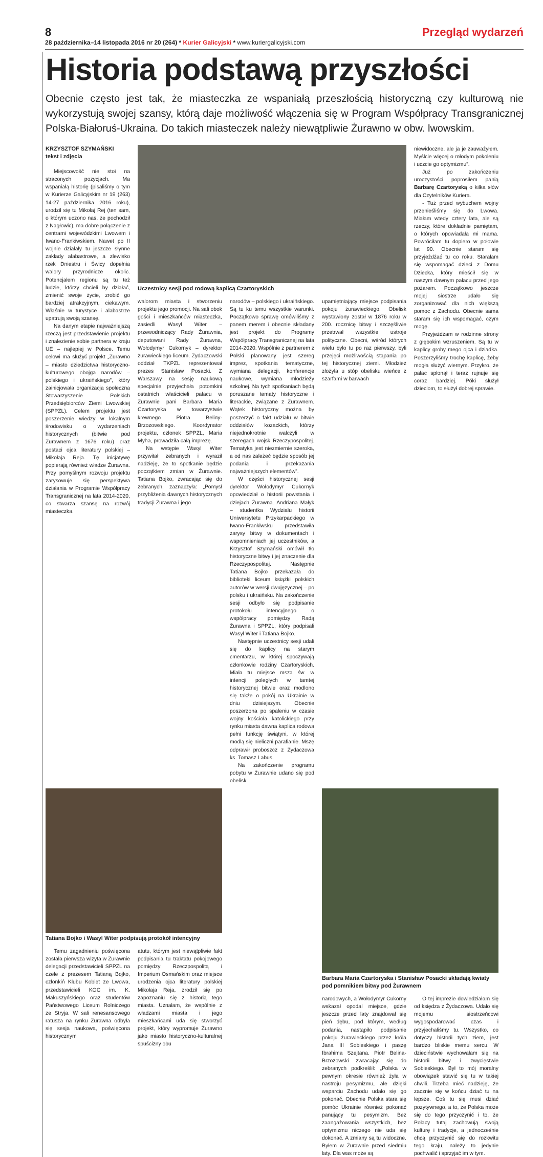8
Przegląd wydarzeń
28 października–14 listopada 2016 nr 20 (264) * Kurier Galicyjski * www.kuriergalicyjski.com
Historia podstawą przyszłości
Obecnie często jest tak, że miasteczka ze wspaniałą przeszłością historyczną czy kulturową nie wykorzystują swojej szansy, którą daje możliwość włączenia się w Program Współpracy Transgranicznej Polska-Białoruś-Ukraina. Do takich miasteczek należy niewątpliwie Żurawno w obw. lwowskim.
KRZYSZTOF SZYMAŃSKI
tekst i zdjęcia
Miejscowość nie stoi na straconych pozycjach. Ma wspaniałą historię (pisaliśmy o tym w Kurierze Galicyjskim nr 19 (263) 14-27 października 2016 roku), urodził się tu Mikołaj Rej (ten sam, o którym uczono nas, że pochodził z Nagłowic), ma dobre połączenie z centrami wojewódzkimi Lwowem i Iwano-Frankiwskiem. Nawet po II wojnie działały tu jeszcze słynne zakłady alabastrowe, a zlewisko rzek Dniestru i Świcy dopełnia walory przyrodnicze okolic. Potencjałem regionu są tu też ludzie, którzy chcieli by działać, zmienić swoje życie, zrobić go bardziej atrakcyjnym, ciekawym. Właśnie w turystyce i alabastrze upatrują swoją szansę.
Na danym etapie najważniejszą rzeczą jest przedstawienie projektu i znalezienie sobie partnera w kraju UE – najlepiej w Polsce. Temu celowi ma służyć projekt „Żurawno – miasto dziedzictwa historyczno-kulturowego obojga narodów – polskiego i ukraińskiego”, który zainicjowała organizacja społeczna Stowarzyszenie Polskich Przedsiębiorców Ziemi Lwowskiej (SPPZL). Celem projektu jest poszerzenie wiedzy w lokalnym środowisku o wydarzeniach historycznych (bitwie pod Żurawnem z 1676 roku) oraz postaci ojca literatury polskiej – Mikołaja Reja. Tę inicjatywę popierają również władze Żurawna. Przy pomyślnym rozwoju projektu zarysowuje się perspektywa działania w Programie Współpracy Transgranicznej na lata 2014-2020, co stwarza szansę na rozwój miasteczka.
Uczestnicy sesji pod rodową kaplicą Czartoryskich
walorom miasta i stworzeniu projektu jego promocji. Na sali obok gości i mieszkańców miasteczka, zasiedli Wasyl Witer – przewodniczący Rady Żurawnia, deputowani Rady Żurawna, Wołodymyr Cukornyk – dyrektor żurawieckiego liceum. Żydaczowski oddział TKPZL reprezentował prezes Stanisław Posacki. Z Warszawy na sesję naukową specjalnie przyjechała potomkini ostatnich właścicieli pałacu w Żurawnie pani Barbara Maria Czartoryska w towarzystwie krewnego Piotra Beliny-Brzozowskiego. Koordynator projektu, członek SPPZL, Maria Myha, prowadziła całą imprezę.
Na wstępie Wasyl Witer przywitał zebranych i wyraził nadzieję, że to spotkanie będzie początkiem zmian w Żurawnie. Tatiana Bojko, zwracając się do zebranych, zaznaczyła: „Pomysł przybliżenia dawnych historycznych tradycji Żurawna i jego
narodów – polskiego i ukraińskiego. Są tu ku temu wszystkie warunki. Początkowo sprawę omówiliśmy z panem merem i obecnie składany jest projekt do Programy Współpracy Transgranicznej na lata 2014-2020. Wspólnie z partnerem z Polski planowany jest szereg imprez, spotkania tematyczne, wymiana delegacji, konferencje naukowe, wymiana młodzieży szkolnej. Na tych spotkaniach będą poruszane tematy historyczne i literackie, związane z Żurawnem. Wątek historyczny można by poszerzyć o fakt udziału w bitwie oddziałów kozackich, którzy niejednokrotnie walczyli w szeregach wojsk Rzeczypospolitej. Tematyka jest niezmiernie szeroka, a od nas zależeć będzie sposób jej podania i przekazania najważniejszych elementów”.
W części historycznej sesji dyrektor Wołodymyr Cukornyk opowiedział o historii powstania i dziejach Żurawna. Andriana Małyk – studentka Wydziału historii Uniwersytetu Przykarpackiego w Iwano-Frankiwsku przedstawiła zarysy bitwy w dokumentach i wspomnieniach jej uczestników, a Krzysztof Szymański omówił tło historyczne bitwy i jej znaczenie dla Rzeczypospolitej. Następnie Tatiana Bojko przekazała do biblioteki liceum książki polskich autorów w wersji dwujęzycznej – po polsku i ukraińsku. Na zakończenie sesji odbyło się podpisanie protokołu intencyjnego o współpracy pomiędzy Radą Żurawna i SPPZL, który podpisali Wasyl Witer i Tatiana Bojko.
Następnie uczestnicy sesji udali się do kaplicy na starym cmentarzu, w której spoczywają członkowie rodziny Czartoryskich. Miała tu miejsce msza św. w intencji poległych w tamtej historycznej bitwie oraz modlono się także o pokój na Ukrainie w dniu dzisiejszym. Obecnie poszerzona po spaleniu w czasie wojny kościoła katolickiego przy rynku miasta dawna kaplica rodowa pełni funkcję świątyni, w której modlą się nieliczni parafianie. Mszę odprawił proboszcz z Żydaczowa ks. Tomasz Labus.
Na zakończenie programu pobytu w Żurawnie udano się pod obelisk
upamiętniający miejsce podpisania pokoju żurawieckiego. Obelisk wystawiony został w 1876 roku w 200. rocznicę bitwy i szczęśliwie przetrwał wszystkie ustroje polityczne. Obecni, wśród których wielu było tu po raz pierwszy, byli przejęci możliwością stąpania po tej historycznej ziemi. Młodzież złożyła u stóp obelisku wieńce z szarfami w barwach
niewidoczne, ale ja je zauważyłem. Myślcie więcej o młodym pokoleniu i uczcie go optymizmu”.
Już po zakończeniu uroczystości poprosiłem panią Barbarę Czartoryską o kilka słów dla Czytelników Kuriera.
- Tuż przed wybuchem wojny przenieśliśmy się do Lwowa. Miałam wtedy cztery lata, ale są rzeczy, które dokładnie pamiętam, o których opowiadała mi mama. Powróciłam tu dopiero w połowie lat 90. Obecnie staram się przyjeżdżać tu co roku. Starałam się wspomagać dzieci z Domu Dziecka, który mieścił się w naszym dawnym pałacu przed jego pożarem. Początkowo jeszcze mojej siostrze udało się zorganizować dla nich większą pomoc z Zachodu. Obecnie sama staram się ich wspomagać, czym mogę.
Przyjeżdżam w rodzinne strony z głębokim wzruszeniem. Są tu w kaplicy groby mego ojca i dziadka. Poszerzyliśmy trochę kaplicę, żeby mogła służyć wiernym. Przykro, że pałac spłonął i teraz rujnuje się coraz bardziej. Póki służył dzieciom, to służył dobrej sprawie.
Tatiana Bojko i Wasyl Witer podpisują protokół intencyjny
Temu zagadnieniu poświęcona została pierwsza wizyta w Żurawnie delegacji przedstawicieli SPPZL na czele z prezesem Tatianą Bojko, członkiń Klubu Kobiet ze Lwowa, przedstawicieli KOC im. K. Makuszyńskiego oraz studentów Państwowego Liceum Rolniczego ze Stryja. W sali renesansowego ratusza na rynku Żurawna odbyła się sesja naukowa, poświęcona historycznym
atutu, którym jest niewątpliwie fakt podpisania tu traktatu pokojowego pomiędzy Rzeczpospolitą i Imperium Osmańskim oraz miejsce urodzenia ojca literatury polskiej Mikołaja Reja, zrodził się po zapoznaniu się z historią tego miasta. Uznałam, że wspólnie z władzami miasta i jego mieszkańcami uda się stworzyć projekt, który wypromuje Żurawno jako miasto historyczno-kulturalnej spuścizny obu
Barbara Maria Czartoryska i Stanisław Posacki składają kwiaty pod pomnikiem bitwy pod Żurawnem
narodowych, a Wołodymyr Cukorny wskazał opodal miejsce, gdzie jeszcze przed laty znajdował się pień dębu, pod którym, według podania, nastąpiło podpisanie pokoju żurawieckiego przez króla Jana III Sobieskiego i paszę Ibrahima Szejtana. Piotr Belina-Brzozowski zwracając się do zebranych podkreślił: „Polska w pewnym okresie również żyła w nastroju pesymizmu, ale dzięki wsparciu Zachodu udało się go pokonać. Obecnie Polska stara się pomóc Ukrainie również pokonać panujący tu pesymizm. Bez zaangażowania wszystkich, bez optymizmu niczego nie uda się dokonać. A zmiany są tu widoczne. Byłem w Żurawnie przed siedmiu laty. Dla was może są
O tej imprezie dowiedziałam się od księdza z Żydaczowa. Udało się mojemu siostrzeńcowi wygospodarować czas i przyjechaliśmy tu. Wszystko, co dotyczy historii tych ziem, jest bardzo bliskie memu sercu. W dzieciństwie wychowałam się na historii bitwy i zwycięstwie Sobieskiego. Był to mój moralny obowiązek stawić się tu w takiej chwili. Trzeba mieć nadzieję, że zacznie się w końcu dziać tu na lepsze. Coś tu się musi dziać pozytywnego, a to, że Polska może się do tego przyczynić i to, że Polacy tutaj zachowują swoją kulturę i tradycje, a jednocześnie chcą przyczynić się do rozkwitu tego kraju, należy to jedynie pochwalić i sprzyjać im w tym.